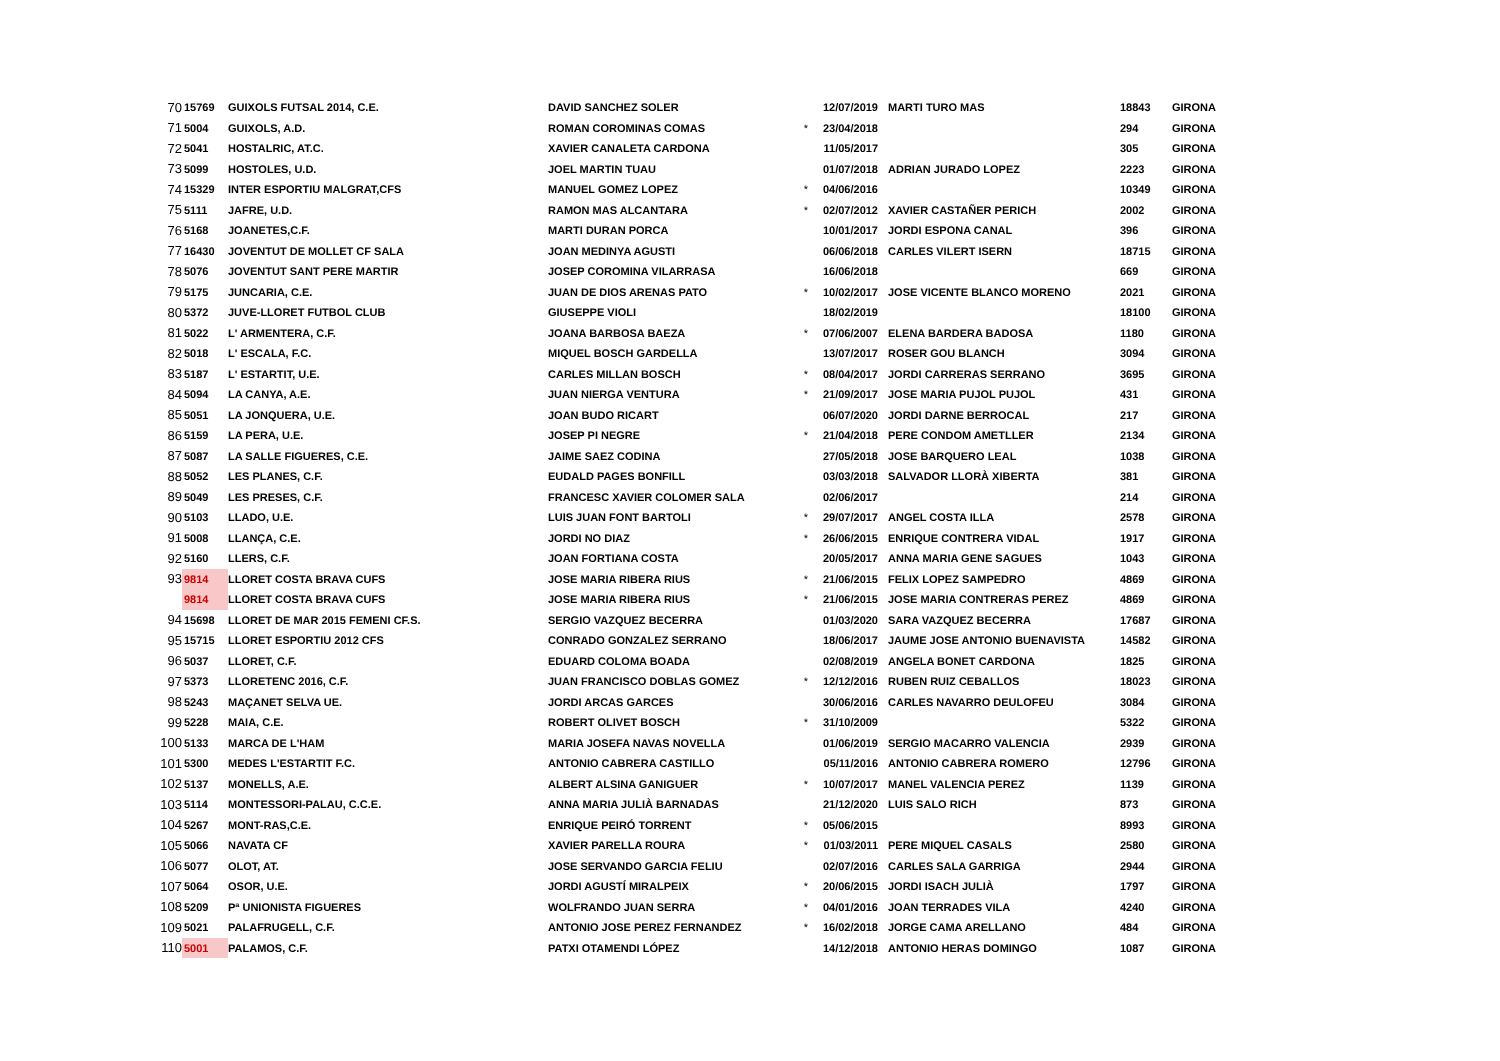| 70 | 15769 | GUIXOLS FUTSAL 2014, C.E. | DAVID SANCHEZ SOLER | | 12/07/2019 | MARTI TURO MAS | 18843 | GIRONA |
| 71 | 5004 | GUIXOLS, A.D. | ROMAN COROMINAS COMAS | * | 23/04/2018 | | 294 | GIRONA |
| 72 | 5041 | HOSTALRIC, AT.C. | XAVIER CANALETA CARDONA | | 11/05/2017 | | 305 | GIRONA |
| 73 | 5099 | HOSTOLES, U.D. | JOEL MARTIN TUAU | | 01/07/2018 | ADRIAN JURADO LOPEZ | 2223 | GIRONA |
| 74 | 15329 | INTER ESPORTIU MALGRAT,CFS | MANUEL GOMEZ LOPEZ | * | 04/06/2016 | | 10349 | GIRONA |
| 75 | 5111 | JAFRE, U.D. | RAMON MAS ALCANTARA | * | 02/07/2012 | XAVIER CASTAÑER PERICH | 2002 | GIRONA |
| 76 | 5168 | JOANETES,C.F. | MARTI DURAN PORCA | | 10/01/2017 | JORDI ESPONA CANAL | 396 | GIRONA |
| 77 | 16430 | JOVENTUT DE MOLLET CF SALA | JOAN MEDINYA AGUSTI | | 06/06/2018 | CARLES VILERT ISERN | 18715 | GIRONA |
| 78 | 5076 | JOVENTUT SANT PERE MARTIR | JOSEP COROMINA VILARRASA | | 16/06/2018 | | 669 | GIRONA |
| 79 | 5175 | JUNCARIA, C.E. | JUAN DE DIOS ARENAS PATO | * | 10/02/2017 | JOSE VICENTE BLANCO MORENO | 2021 | GIRONA |
| 80 | 5372 | JUVE-LLORET FUTBOL CLUB | GIUSEPPE VIOLI | | 18/02/2019 | | 18100 | GIRONA |
| 81 | 5022 | L' ARMENTERA, C.F. | JOANA BARBOSA BAEZA | * | 07/06/2007 | ELENA BARDERA BADOSA | 1180 | GIRONA |
| 82 | 5018 | L' ESCALA, F.C. | MIQUEL BOSCH GARDELLA | | 13/07/2017 | ROSER GOU BLANCH | 3094 | GIRONA |
| 83 | 5187 | L' ESTARTIT, U.E. | CARLES MILLAN BOSCH | * | 08/04/2017 | JORDI CARRERAS SERRANO | 3695 | GIRONA |
| 84 | 5094 | LA CANYA, A.E. | JUAN NIERGA VENTURA | * | 21/09/2017 | JOSE MARIA PUJOL PUJOL | 431 | GIRONA |
| 85 | 5051 | LA JONQUERA, U.E. | JOAN BUDO RICART | | 06/07/2020 | JORDI DARNE BERROCAL | 217 | GIRONA |
| 86 | 5159 | LA PERA, U.E. | JOSEP PI NEGRE | * | 21/04/2018 | PERE CONDOM AMETLLER | 2134 | GIRONA |
| 87 | 5087 | LA SALLE FIGUERES, C.E. | JAIME SAEZ CODINA | | 27/05/2018 | JOSE BARQUERO LEAL | 1038 | GIRONA |
| 88 | 5052 | LES PLANES, C.F. | EUDALD PAGES BONFILL | | 03/03/2018 | SALVADOR LLORÀ XIBERTA | 381 | GIRONA |
| 89 | 5049 | LES PRESES, C.F. | FRANCESC XAVIER COLOMER SALA | | 02/06/2017 | | 214 | GIRONA |
| 90 | 5103 | LLADO, U.E. | LUIS JUAN FONT BARTOLI | * | 29/07/2017 | ANGEL COSTA ILLA | 2578 | GIRONA |
| 91 | 5008 | LLANÇA, C.E. | JORDI NO DIAZ | * | 26/06/2015 | ENRIQUE CONTRERA VIDAL | 1917 | GIRONA |
| 92 | 5160 | LLERS, C.F. | JOAN FORTIANA COSTA | | 20/05/2017 | ANNA MARIA GENE SAGUES | 1043 | GIRONA |
| 93 | 9814 | LLORET COSTA BRAVA CUFS | JOSE MARIA RIBERA RIUS | * | 21/06/2015 | FELIX LOPEZ SAMPEDRO | 4869 | GIRONA |
| | 9814 | LLORET COSTA BRAVA CUFS | JOSE MARIA RIBERA RIUS | * | 21/06/2015 | JOSE MARIA CONTRERAS PEREZ | 4869 | GIRONA |
| 94 | 15698 | LLORET DE MAR 2015 FEMENI CF.S. | SERGIO VAZQUEZ BECERRA | | 01/03/2020 | SARA VAZQUEZ BECERRA | 17687 | GIRONA |
| 95 | 15715 | LLORET ESPORTIU 2012 CFS | CONRADO GONZALEZ SERRANO | | 18/06/2017 | JAUME JOSE ANTONIO BUENAVISTA | 14582 | GIRONA |
| 96 | 5037 | LLORET, C.F. | EDUARD COLOMA BOADA | | 02/08/2019 | ANGELA BONET CARDONA | 1825 | GIRONA |
| 97 | 5373 | LLORETENC 2016, C.F. | JUAN FRANCISCO DOBLAS GOMEZ | * | 12/12/2016 | RUBEN RUIZ CEBALLOS | 18023 | GIRONA |
| 98 | 5243 | MAÇANET SELVA UE. | JORDI ARCAS GARCES | | 30/06/2016 | CARLES NAVARRO DEULOFEU | 3084 | GIRONA |
| 99 | 5228 | MAIA, C.E. | ROBERT OLIVET BOSCH | * | 31/10/2009 | | 5322 | GIRONA |
| 100 | 5133 | MARCA DE L'HAM | MARIA JOSEFA NAVAS NOVELLA | | 01/06/2019 | SERGIO MACARRO VALENCIA | 2939 | GIRONA |
| 101 | 5300 | MEDES L'ESTARTIT F.C. | ANTONIO CABRERA CASTILLO | | 05/11/2016 | ANTONIO CABRERA ROMERO | 12796 | GIRONA |
| 102 | 5137 | MONELLS, A.E. | ALBERT ALSINA GANIGUER | * | 10/07/2017 | MANEL VALENCIA PEREZ | 1139 | GIRONA |
| 103 | 5114 | MONTESSORI-PALAU, C.C.E. | ANNA MARIA JULIÀ BARNADAS | | 21/12/2020 | LUIS SALO RICH | 873 | GIRONA |
| 104 | 5267 | MONT-RAS,C.E. | ENRIQUE PEIRÓ TORRENT | * | 05/06/2015 | | 8993 | GIRONA |
| 105 | 5066 | NAVATA CF | XAVIER PARELLA ROURA | * | 01/03/2011 | PERE MIQUEL CASALS | 2580 | GIRONA |
| 106 | 5077 | OLOT, AT. | JOSE SERVANDO GARCIA FELIU | | 02/07/2016 | CARLES SALA GARRIGA | 2944 | GIRONA |
| 107 | 5064 | OSOR, U.E. | JORDI AGUSTÍ MIRALPEIX | * | 20/06/2015 | JORDI ISACH JULIÀ | 1797 | GIRONA |
| 108 | 5209 | Pª UNIONISTA FIGUERES | WOLFRANDO JUAN SERRA | * | 04/01/2016 | JOAN TERRADES VILA | 4240 | GIRONA |
| 109 | 5021 | PALAFRUGELL, C.F. | ANTONIO JOSE PEREZ FERNANDEZ | * | 16/02/2018 | JORGE CAMA ARELLANO | 484 | GIRONA |
| 110 | 5001 | PALAMOS, C.F. | PATXI OTAMENDI LÓPEZ | | 14/12/2018 | ANTONIO HERAS DOMINGO | 1087 | GIRONA |